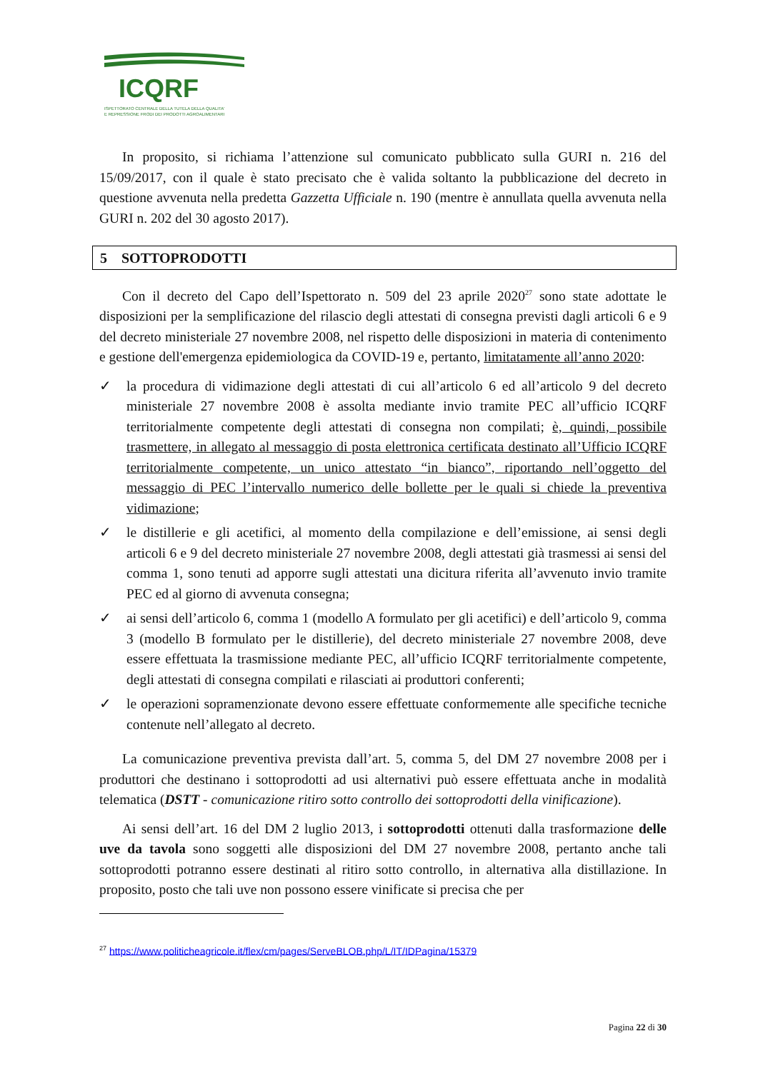ICQRF
ISPETTORATO CENTRALE DELLA TUTELA DELLA QUALITA'
E REPRESSIONE FRODI DEI PRODOTTI AGROALIMENTARI
In proposito, si richiama l’attenzione sul comunicato pubblicato sulla GURI n. 216 del 15/09/2017, con il quale è stato precisato che è valida soltanto la pubblicazione del decreto in questione avvenuta nella predetta Gazzetta Ufficiale n. 190 (mentre è annullata quella avvenuta nella GURI n. 202 del 30 agosto 2017).
5 SOTTOPRODOTTI
Con il decreto del Capo dell’Ispettorato n. 509 del 23 aprile 2020<sup>27</sup> sono state adottate le disposizioni per la semplificazione del rilascio degli attestati di consegna previsti dagli articoli 6 e 9 del decreto ministeriale 27 novembre 2008, nel rispetto delle disposizioni in materia di contenimento e gestione dell'emergenza epidemiologica da COVID-19 e, pertanto, limitatamente all’anno 2020:
✓ la procedura di vidimazione degli attestati di cui all’articolo 6 ed all’articolo 9 del decreto ministeriale 27 novembre 2008 è assolta mediante invio tramite PEC all’ufficio ICQRF territorialmente competente degli attestati di consegna non compilati; è, quindi, possibile trasmettere, in allegato al messaggio di posta elettronica certificata destinato all’Ufficio ICQRF territorialmente competente, un unico attestato “in bianco”, riportando nell’oggetto del messaggio di PEC l’intervallo numerico delle bollette per le quali si chiede la preventiva vidimazione;
✓ le distillerie e gli acetifici, al momento della compilazione e dell’emissione, ai sensi degli articoli 6 e 9 del decreto ministeriale 27 novembre 2008, degli attestati già trasmessi ai sensi del comma 1, sono tenuti ad apporre sugli attestati una dicitura riferita all’avvenuto invio tramite PEC ed al giorno di avvenuta consegna;
✓ ai sensi dell’articolo 6, comma 1 (modello A formulato per gli acetifici) e dell’articolo 9, comma 3 (modello B formulato per le distillerie), del decreto ministeriale 27 novembre 2008, deve essere effettuata la trasmissione mediante PEC, all’ufficio ICQRF territorialmente competente, degli attestati di consegna compilati e rilasciati ai produttori conferenti;
✓ le operazioni sopramenzionate devono essere effettuate conformemente alle specifiche tecniche contenute nell’allegato al decreto.
La comunicazione preventiva prevista dall’art. 5, comma 5, del DM 27 novembre 2008 per i produttori che destinano i sottoprodotti ad usi alternativi può essere effettuata anche in modalità telematica (DSTT - comunicazione ritiro sotto controllo dei sottoprodotti della vinificazione).
Ai sensi dell’art. 16 del DM 2 luglio 2013, i sottoprodotti ottenuti dalla trasformazione delle uve da tavola sono soggetti alle disposizioni del DM 27 novembre 2008, pertanto anche tali sottoprodotti potranno essere destinati al ritiro sotto controllo, in alternativa alla distillazione. In proposito, posto che tali uve non possono essere vinificate si precisa che per
<sup>27</sup> https://www.politicheagricole.it/flex/cm/pages/ServeBLOB.php/L/IT/IDPagina/15379
Pagina 22 di 30